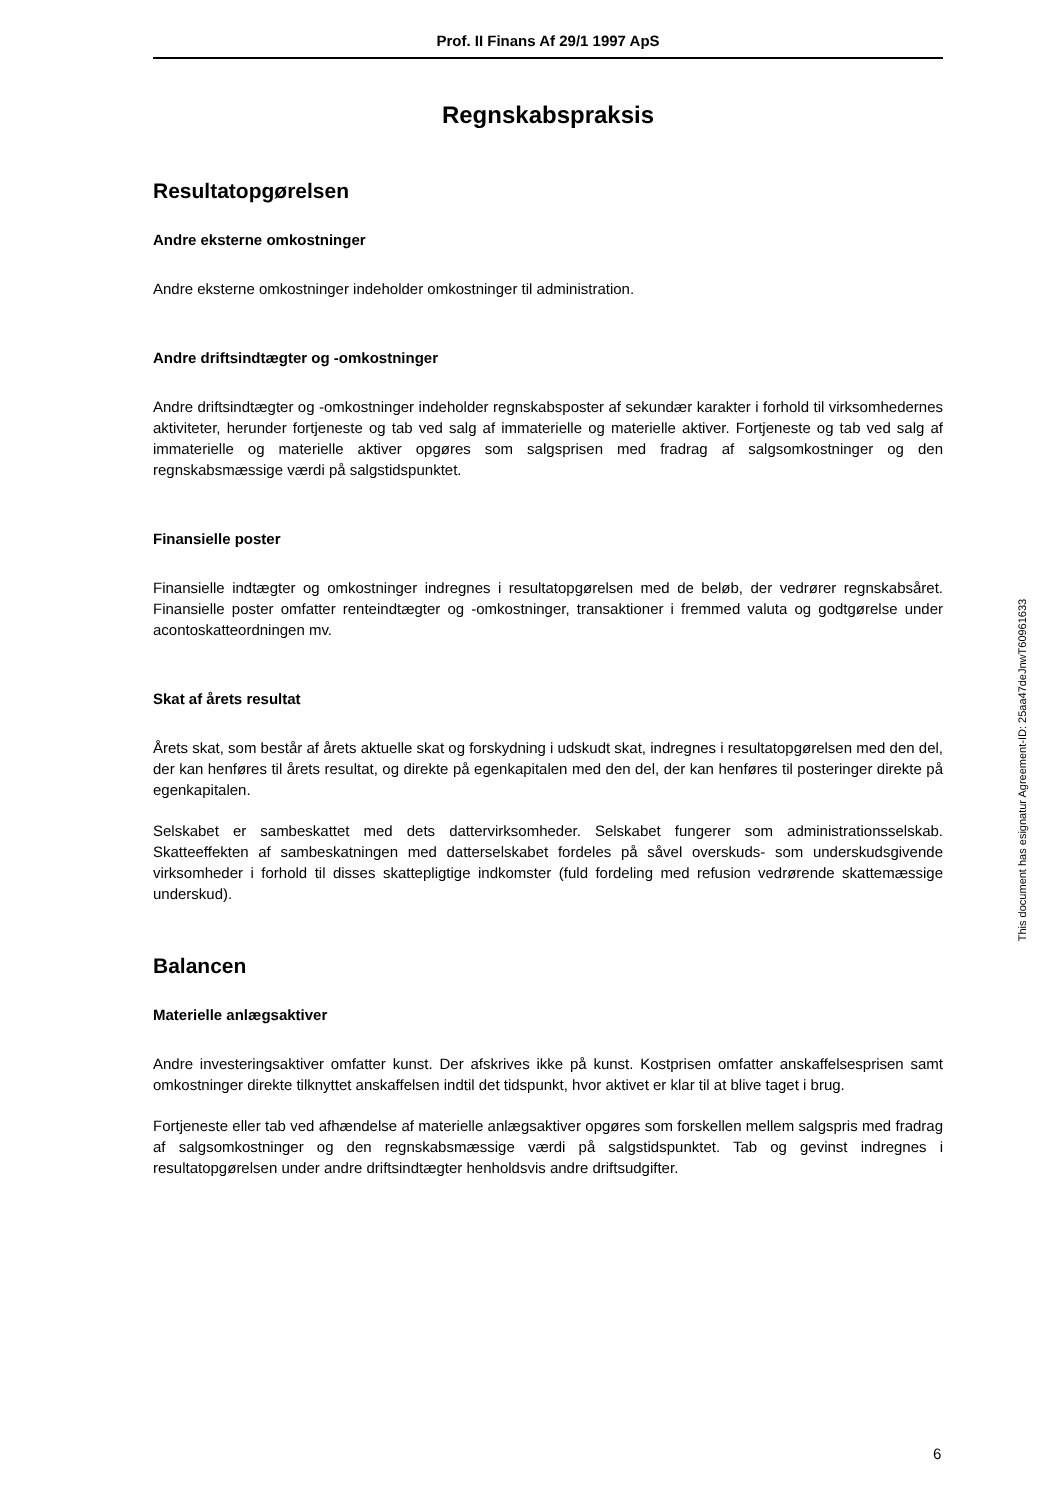Prof. II Finans Af 29/1 1997 ApS
Regnskabspraksis
Resultatopgørelsen
Andre eksterne omkostninger
Andre eksterne omkostninger indeholder omkostninger til administration.
Andre driftsindtægter og -omkostninger
Andre driftsindtægter og -omkostninger indeholder regnskabsposter af sekundær karakter i forhold til virksomhedernes aktiviteter, herunder fortjeneste og tab ved salg af immaterielle og materielle aktiver. Fortjeneste og tab ved salg af immaterielle og materielle aktiver opgøres som salgsprisen med fradrag af salgsomkostninger og den regnskabsmæssige værdi på salgstidspunktet.
Finansielle poster
Finansielle indtægter og omkostninger indregnes i resultatopgørelsen med de beløb, der vedrører regnskabsåret. Finansielle poster omfatter renteindtægter og -omkostninger, transaktioner i fremmed valuta og godtgørelse under acontoskatteordningen mv.
Skat af årets resultat
Årets skat, som består af årets aktuelle skat og forskydning i udskudt skat, indregnes i resultatopgørelsen med den del, der kan henføres til årets resultat, og direkte på egenkapitalen med den del, der kan henføres til posteringer direkte på egenkapitalen.
Selskabet er sambeskattet med dets dattervirksomheder. Selskabet fungerer som administrationsselskab. Skatteeffekten af sambeskatningen med datterselskabet fordeles på såvel overskuds- som underskudsgivende virksomheder i forhold til disses skattepligtige indkomster (fuld fordeling med refusion vedrørende skattemæssige underskud).
Balancen
Materielle anlægsaktiver
Andre investeringsaktiver omfatter kunst. Der afskrives ikke på kunst. Kostprisen omfatter anskaffelsesprisen samt omkostninger direkte tilknyttet anskaffelsen indtil det tidspunkt, hvor aktivet er klar til at blive taget i brug.
Fortjeneste eller tab ved afhændelse af materielle anlægsaktiver opgøres som forskellen mellem salgspris med fradrag af salgsomkostninger og den regnskabsmæssige værdi på salgstidspunktet. Tab og gevinst indregnes i resultatopgørelsen under andre driftsindtægter henholdsvis andre driftsudgifter.
This document has esignatur Agreement-ID: 25aa47deJnwT60961633
6